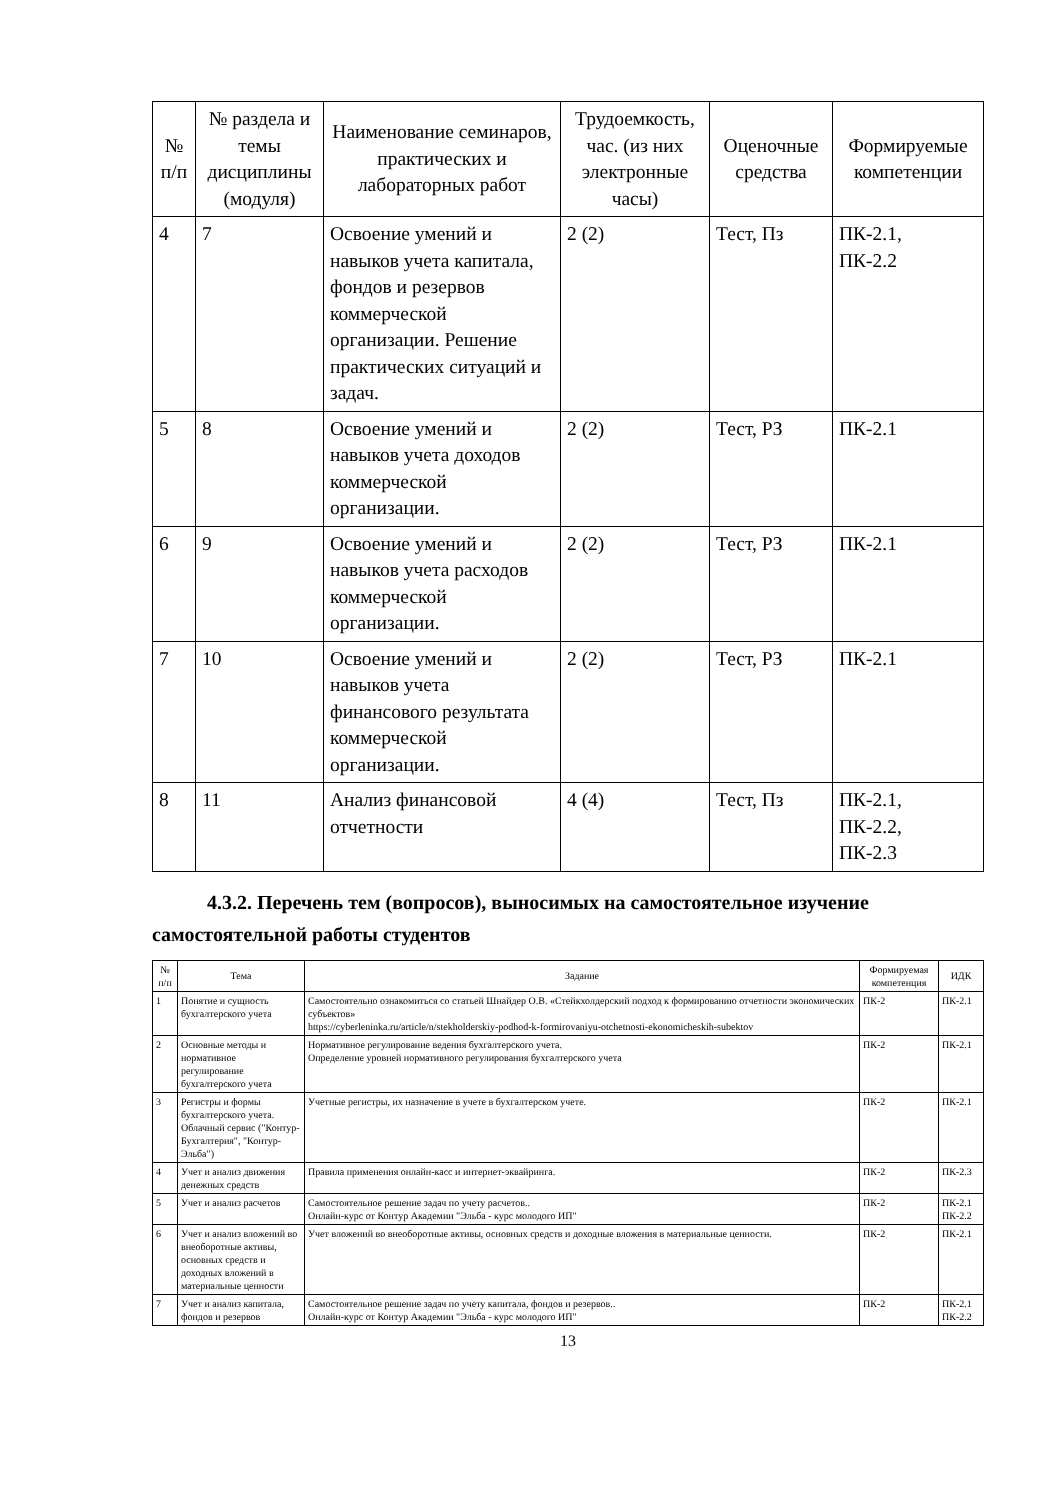| № п/п | № раздела и темы дисциплины (модуля) | Наименование семинаров, практических и лабораторных работ | Трудоемкость, час. (из них электронные часы) | Оценочные средства | Формируемые компетенции |
| --- | --- | --- | --- | --- | --- |
| 4 | 7 | Освоение умений и навыков учета капитала, фондов и резервов коммерческой организации. Решение практических ситуаций и задач. | 2 (2) | Тест, Пз | ПК-2.1, ПК-2.2 |
| 5 | 8 | Освоение умений и навыков учета доходов коммерческой организации. | 2 (2) | Тест, РЗ | ПК-2.1 |
| 6 | 9 | Освоение умений и навыков учета расходов коммерческой организации. | 2 (2) | Тест, РЗ | ПК-2.1 |
| 7 | 10 | Освоение умений и навыков учета финансового результата коммерческой организации. | 2 (2) | Тест, РЗ | ПК-2.1 |
| 8 | 11 | Анализ финансовой отчетности | 4 (4) | Тест, Пз | ПК-2.1, ПК-2.2, ПК-2.3 |
4.3.2. Перечень тем (вопросов), выносимых на самостоятельное изучение
самостоятельной работы студентов
| № п/п | Тема | Задание | Формируемая компетенция | ИДК |
| --- | --- | --- | --- | --- |
| 1 | Понятие и сущность бухгалтерского учета | Самостоятельно ознакомиться со статьей Шнайдер О.В. «Стейкхолдерский подход к формированию отчетности экономических субъектов» https://cyberleninka.ru/article/n/stekholderskiy-podhod-k-formirovaniyu-otchetnosti-ekonomicheskih-subektov | ПК-2 | ПК-2.1 |
| 2 | Основные методы и нормативное регулирование бухгалтерского учета | Нормативное регулирование ведения бухгалтерского учета. Определение уровней нормативного регулирования бухгалтерского учета | ПК-2 | ПК-2.1 |
| 3 | Регистры и формы бухгалтерского учета. Облачный сервис ("Контур-Бухгалтерия", "Контур-Эльба") | Учетные регистры, их назначение в учете в бухгалтерском учете. | ПК-2 | ПК-2.1 |
| 4 | Учет и анализ движения денежных средств | Правила применения онлайн-касс и интернет-эквайринга. | ПК-2 | ПК-2.3 |
| 5 | Учет и анализ расчетов | Самостоятельное решение задач по учету расчетов.. Онлайн-курс от Контур Академии "Эльба - курс молодого ИП" | ПК-2 | ПК-2.1 ПК-2.2 |
| 6 | Учет и анализ вложений во внеоборотные активы, основных средств и доходных вложений в материальные ценности | Учет вложений во внеоборотные активы, основных средств и доходные вложения в материальные ценности. | ПК-2 | ПК-2.1 |
| 7 | Учет и анализ капитала, фондов и резервов | Самостоятельное решение задач по учету капитала, фондов и резервов.. Онлайн-курс от Контур Академии "Эльба - курс молодого ИП" | ПК-2 | ПК-2.1 ПК-2.2 |
13